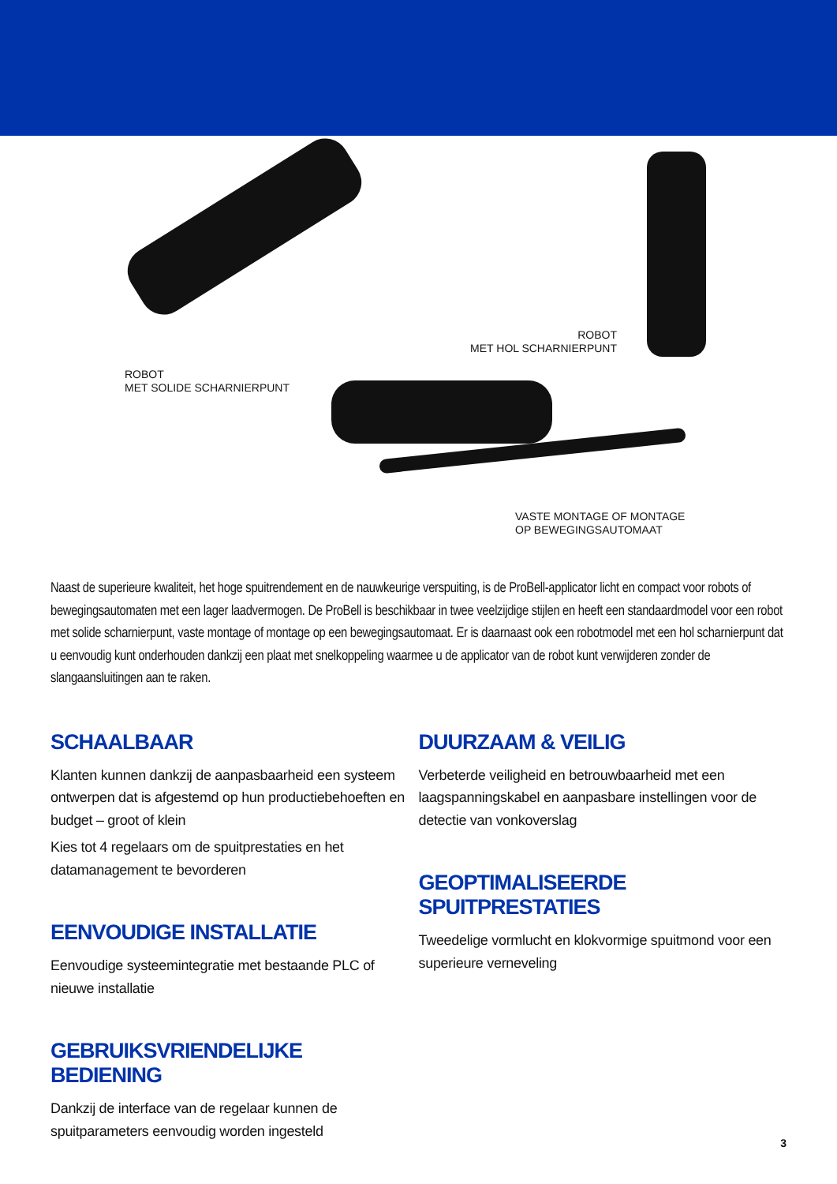ROBOT
MET SOLIDE SCHARNIERPUNT
ROBOT
MET HOL SCHARNIERPUNT
VASTE MONTAGE OF MONTAGE
OP BEWEGINGSAUTOMAAT
Naast de superieure kwaliteit, het hoge spuitrendement en de nauwkeurige verspuiting, is de ProBell-applicator licht en compact voor robots of bewegingsautomaten met een lager laadvermogen. De ProBell is beschikbaar in twee veelzijdige stijlen en heeft een standaardmodel voor een robot met solide scharnierpunt, vaste montage of montage op een bewegingsautomaat. Er is daarnaast ook een robotmodel met een hol scharnierpunt dat u eenvoudig kunt onderhouden dankzij een plaat met snelkoppeling waarmee u de applicator van de robot kunt verwijderen zonder de slangaansluitingen aan te raken.
SCHAALBAAR
Klanten kunnen dankzij de aanpasbaarheid een systeem ontwerpen dat is afgestemd op hun productiebehoeften en budget – groot of klein
Kies tot 4 regelaars om de spuitprestaties en het datamanagement te bevorderen
EENVOUDIGE INSTALLATIE
Eenvoudige systeemintegratie met bestaande PLC of nieuwe installatie
GEBRUIKSVRIENDELIJKE BEDIENING
Dankzij de interface van de regelaar kunnen de spuitparameters eenvoudig worden ingesteld
DUURZAAM & VEILIG
Verbeterde veiligheid en betrouwbaarheid met een laagspanningskabel en aanpasbare instellingen voor de detectie van vonkoverslag
GEOPTIMALISEERDE SPUITPRESTATIES
Tweedelige vormlucht en klokvormige spuitmond voor een superieure verneveling
3